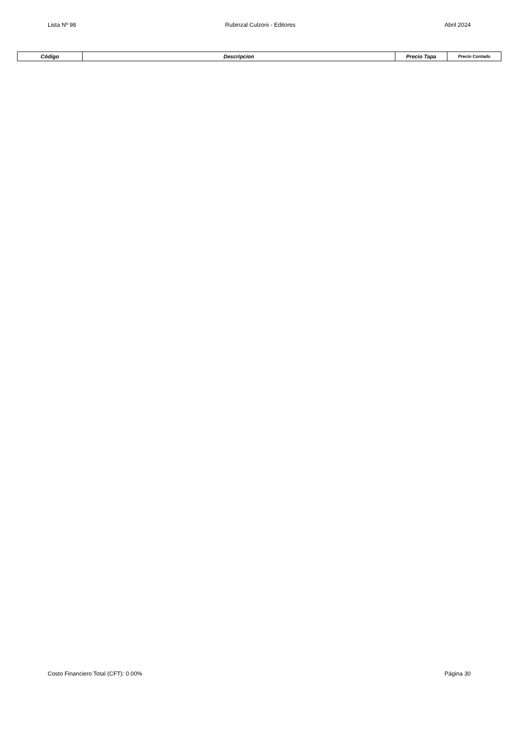Lista Nº 98 Rubinzal Culzoni - Editores Abril 2024
| Código | Descripcion | Precio Tapa | Precio Contado |
| --- | --- | --- | --- |
Costo Financiero Total (CFT): 0.00% Página 30